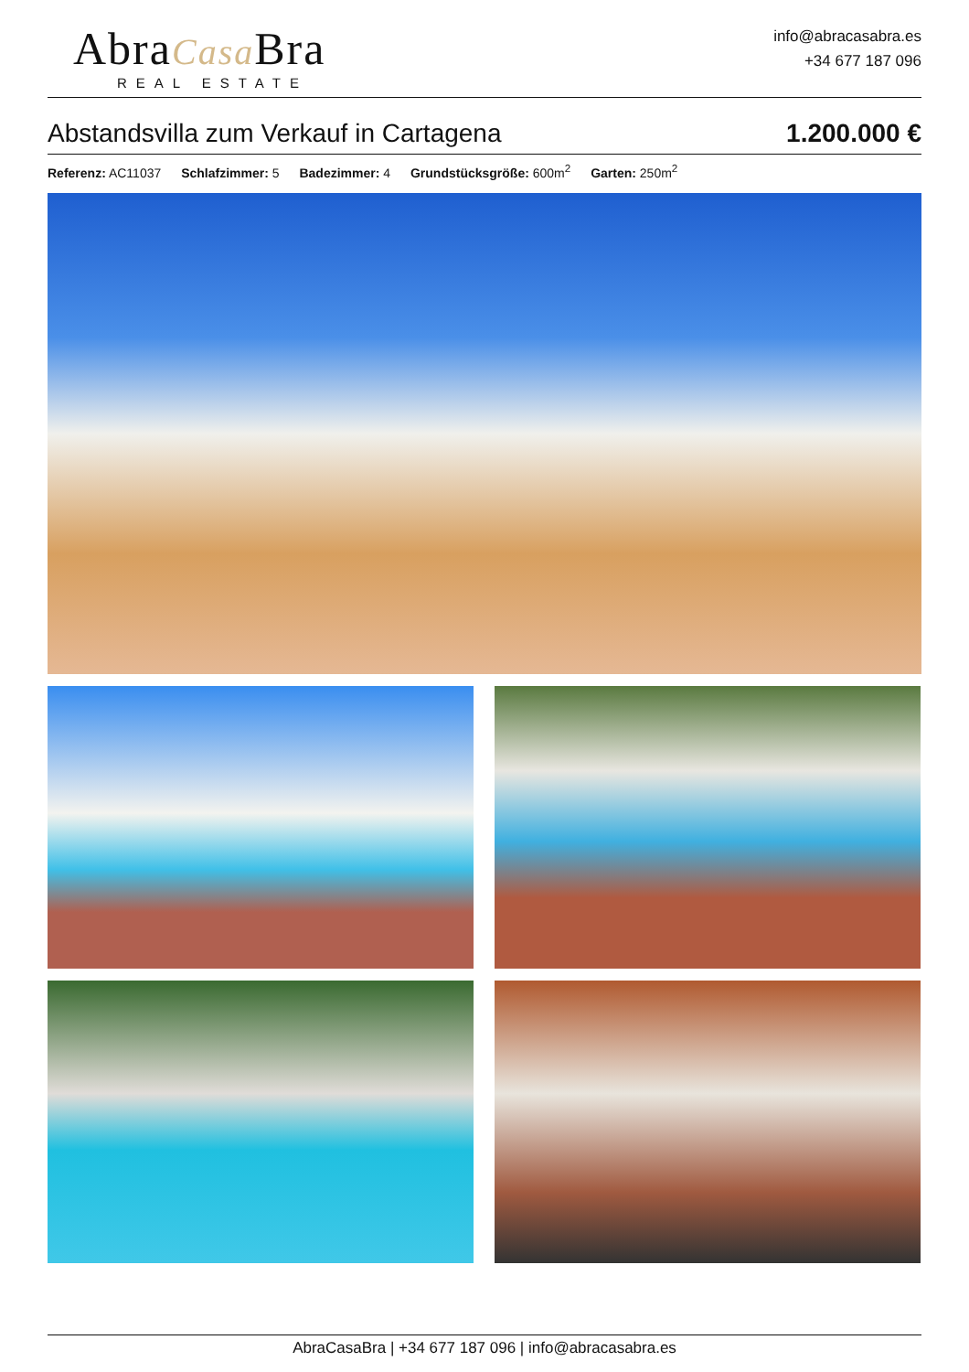AbraCasa Bra
REAL ESTATE
info@abracasabra.es
+34 677 187 096
Abstandsvilla zum Verkauf in Cartagena
1.200.000 €
Referenz: AC11037 Schlafzimmer: 5 Badezimmer: 4 Grundstücksgröße: 600m<sup>2</sup> Garten: 250m<sup>2</sup>
AbraCasaBra | +34 677 187 096 | info@abracasabra.es